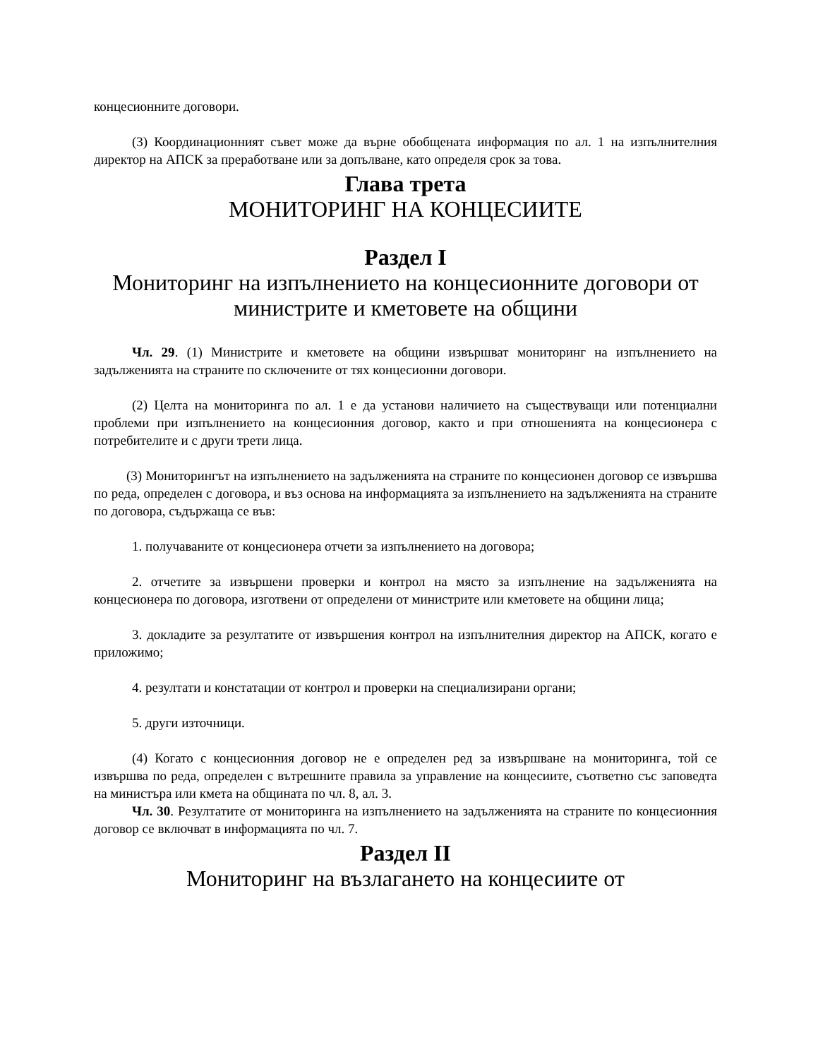концесионните договори.
(3) Координационният съвет може да върне обобщената информация по ал. 1 на изпълнителния директор на АПСК за преработване или за допълване, като определя срок за това.
Глава трета
МОНИТОРИНГ НА КОНЦЕСИИТЕ
Раздел I
Мониторинг на изпълнението на концесионните договори от министрите и кметовете на общини
Чл. 29. (1) Министрите и кметовете на общини извършват мониторинг на изпълнението на задълженията на страните по сключените от тях концесионни договори.
(2) Целта на мониторинга по ал. 1 е да установи наличието на съществуващи или потенциални проблеми при изпълнението на концесионния договор, както и при отношенията на концесионера с потребителите и с други трети лица.
(3) Мониторингът на изпълнението на задълженията на страните по концесионен договор се извършва по реда, определен с договора, и въз основа на информацията за изпълнението на задълженията на страните по договора, съдържаща се във:
1. получаваните от концесионера отчети за изпълнението на договора;
2. отчетите за извършени проверки и контрол на място за изпълнение на задълженията на концесионера по договора, изготвени от определени от министрите или кметовете на общини лица;
3. докладите за резултатите от извършения контрол на изпълнителния директор на АПСК, когато е приложимо;
4. резултати и констатации от контрол и проверки на специализирани органи;
5. други източници.
(4) Когато с концесионния договор не е определен ред за извършване на мониторинга, той се извършва по реда, определен с вътрешните правила за управление на концесиите, съответно със заповедта на министъра или кмета на общината по чл. 8, ал. 3.
Чл. 30. Резултатите от мониторинга на изпълнението на задълженията на страните по концесионния договор се включват в информацията по чл. 7.
Раздел II
Мониторинг на възлагането на концесиите от